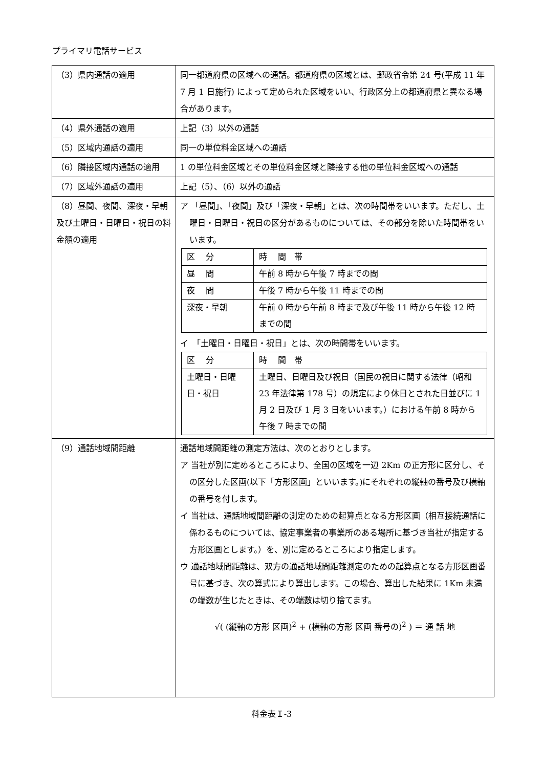プライマリ電話サービス
| （3）県内通話の適用 | 同一都道府県の区域への通話。都道府県の区域とは、郵政省令第 24 号(平成 11 年 7 月 1 日施行) によって定められた区域をいい、行政区分上の都道府県と異なる場合があります。 |
| （4）県外通話の適用 | 上記（3）以外の通話 |
| （5）区域内通話の適用 | 同一の単位料金区域への通話 |
| （6）隣接区域内通話の適用 | 1 の単位料金区域とその単位料金区域と隣接する他の単位料金区域への通話 |
| （7）区域外通話の適用 | 上記（5）、（6）以外の通話 |
| （8）昼間、夜間、深夜・早朝及び土曜日・日曜日・祝日の料金額の適用 | ア 「昼間」、「夜間」及び「深夜・早朝」とは、次の時間帯をいいます。ただし、土曜日・日曜日・祝日の区分があるものについては、その部分を除いた時間帯をいいます。 / 区 分 / 時 間 帯 / / 昼 間 / 午前 8 時から午後 7 時までの間 / / 夜 間 / 午後 7 時から午後 11 時までの間 / / 深夜・早朝 / 午前 0 時から午前 8 時まで及び午後 11 時から午後 12 時までの間 / イ 「土曜日・日曜日・祝日」とは、次の時間帯をいいます。 / 区 分 / 時 間 帯 / / 土曜日・日曜日・祝日 / 土曜日、日曜日及び祝日（国民の祝日に関する法律（昭和 23 年法律第 178 号）の規定により休日とされた日並びに 1 月 2 日及び 1 月 3 日をいいます。）における午前 8 時から午後 7 時までの間 / |
| （9）通話地域間距離 | 通話地域間距離の測定方法は、次のとおりとします。 ア 当社が別に定めるところにより、全国の区域を一辺 2Km の正方形に区分し、その区分した区画(以下「方形区画」といいます。)にそれぞれの縦軸の番号及び横軸の番号を付します。 イ 当社は、通話地域間距離の測定のための起算点となる方形区画（相互接続通話に係わるものについては、協定事業者の事業所のある場所に基づき当社が指定する方形区画とします。）を、別に定めるところにより指定します。 ウ 通話地域間距離は、双方の通話地域間距離測定のための起算点となる方形区画番号に基づき、次の算式により算出します。この場合、算出した結果に 1Km 未満の端数が生じたときは、その端数は切り捨てます。 √( (縦軸の方形 区画)<sup>2</sup> + (横軸の方形 区画 番号の)<sup>2</sup> ) ＝ 通 話 地 |
料金表Ｉ-3